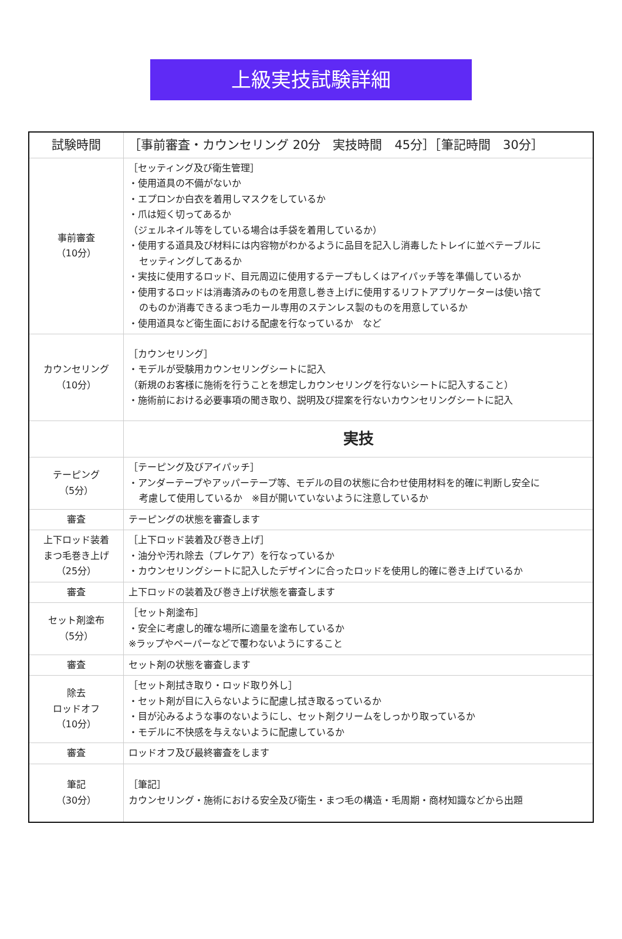上級実技試験詳細
| 試験時間 | ［事前審査・カウンセリング 20分 実技時間 45分］［筆記時間 30分］ |
| 事前審査 （10分） | ［セッティング及び衛生管理］ ・使用道具の不備がないか ・エプロンか白衣を着用しマスクをしているか ・爪は短く切ってあるか （ジェルネイル等をしている場合は手袋を着用しているか） ・使用する道具及び材料には内容物がわかるように品目を記入し消毒したトレイに並べテーブルに セッティングしてあるか ・実技に使用するロッド、目元周辺に使用するテープもしくはアイパッチ等を準備しているか ・使用するロッドは消毒済みのものを用意し巻き上げに使用するリフトアプリケーターは使い捨て のものか消毒できるまつ毛カール専用のステンレス製のものを用意しているか ・使用道具など衛生面における配慮を行なっているか など |
| カウンセリング （10分） | ［カウンセリング］ ・モデルが受験用カウンセリングシートに記入 （新規のお客様に施術を行うことを想定しカウンセリングを行ないシートに記入すること） ・施術前における必要事項の聞き取り、説明及び提案を行ないカウンセリングシートに記入 |
| | 実技 |
| テーピング （5分） | ［テーピング及びアイパッチ］ ・アンダーテープやアッパーテープ等、モデルの目の状態に合わせ使用材料を的確に判断し安全に 考慮して使用しているか ※目が開いていないように注意しているか |
| 審査 | テーピングの状態を審査します |
| 上下ロッド装着 まつ毛巻き上げ （25分） | ［上下ロッド装着及び巻き上げ］ ・油分や汚れ除去（プレケア）を行なっているか ・カウンセリングシートに記入したデザインに合ったロッドを使用し的確に巻き上げているか |
| 審査 | 上下ロッドの装着及び巻き上げ状態を審査します |
| セット剤塗布 （5分） | ［セット剤塗布］ ・安全に考慮し的確な場所に適量を塗布しているか ※ラップやペーパーなどで覆わないようにすること |
| 審査 | セット剤の状態を審査します |
| 除去 ロッドオフ （10分） | ［セット剤拭き取り・ロッド取り外し］ ・セット剤が目に入らないように配慮し拭き取るっているか ・目が沁みるような事のないようにし、セット剤クリームをしっかり取っているか ・モデルに不快感を与えないように配慮しているか |
| 審査 | ロッドオフ及び最終審査をします |
| 筆記 （30分） | ［筆記］ カウンセリング・施術における安全及び衛生・まつ毛の構造・毛周期・商材知識などから出題 |